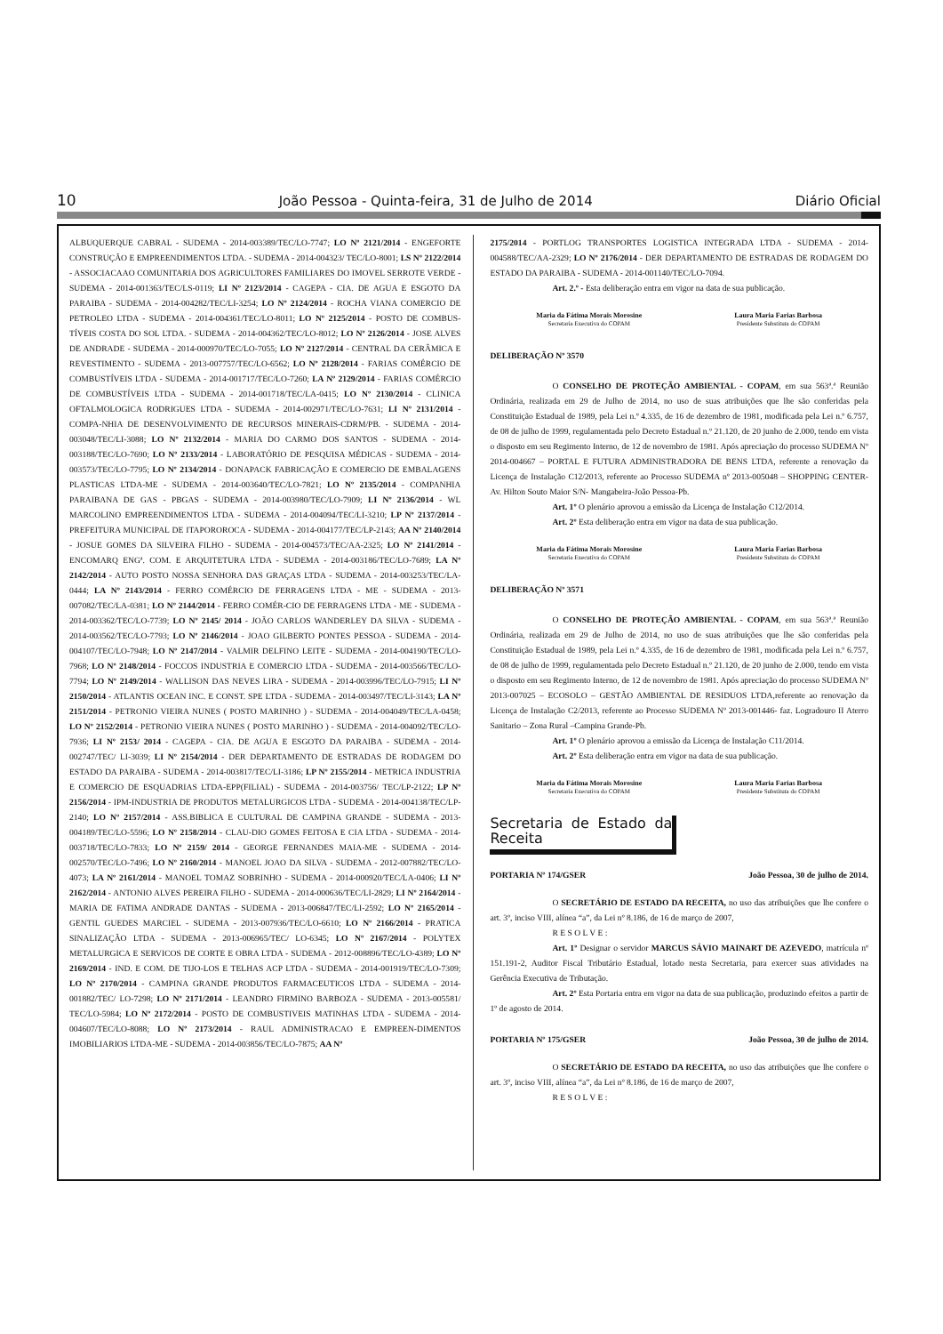10 João Pessoa - Quinta-feira, 31 de Julho de 2014 Diário Oficial
ALBUQUERQUE CABRAL - SUDEMA - 2014-003389/TEC/LO-7747; LO Nº 2121/2014 - ENGEFORTE CONSTRUÇÃO E EMPREENDIMENTOS LTDA. - SUDEMA - 2014-004323/ TEC/LO-8001; LS Nº 2122/2014 - ASSOCIACAAO COMUNITARIA DOS AGRICULTORES FAMILIARES DO IMOVEL SERROTE VERDE - SUDEMA - 2014-001363/TEC/LS-0119; LI Nº 2123/2014 - CAGEPA - CIA. DE AGUA E ESGOTO DA PARAIBA - SUDEMA - 2014-004282/TEC/LI-3254; LO Nº 2124/2014 - ROCHA VIANA COMERCIO DE PETROLEO LTDA - SUDEMA - 2014-004361/TEC/LO-8011; LO Nº 2125/2014 - POSTO DE COMBUS-TÍVEIS COSTA DO SOL LTDA. - SUDEMA - 2014-004362/TEC/LO-8012; LO Nº 2126/2014 - JOSE ALVES DE ANDRADE - SUDEMA - 2014-000970/TEC/LO-7055; LO Nº 2127/2014 - CENTRAL DA CERÂMICA E REVESTIMENTO - SUDEMA - 2013-007757/TEC/LO-6562; LO Nº 2128/2014 - FARIAS COMÉRCIO DE COMBUSTÍVEIS LTDA - SUDEMA - 2014-001717/TEC/LO-7260; LA Nº 2129/2014 - FARIAS COMÉRCIO DE COMBUSTÍVEIS LTDA - SUDEMA - 2014-001718/TEC/LA-0415; LO Nº 2130/2014 - CLINICA OFTALMOLOGICA RODRIGUES LTDA - SUDEMA - 2014-002971/TEC/LO-7631; LI Nº 2131/2014 - COMPA-NHIA DE DESENVOLVIMENTO DE RECURSOS MINERAIS-CDRM/PB. - SUDEMA - 2014-003048/TEC/LI-3088; LO Nº 2132/2014 - MARIA DO CARMO DOS SANTOS - SUDEMA - 2014-003188/TEC/LO-7690; LO Nº 2133/2014 - LABORATÓRIO DE PESQUISA MÉDICAS - SUDEMA - 2014-003573/TEC/LO-7795; LO Nº 2134/2014 - DONAPACK FABRICAÇÃO E COMERCIO DE EMBALAGENS PLASTICAS LTDA-ME - SUDEMA - 2014-003640/TEC/LO-7821; LO Nº 2135/2014 - COMPANHIA PARAIBANA DE GAS - PBGAS - SUDEMA - 2014-003980/TEC/LO-7909; LI Nº 2136/2014 - WL MARCOLINO EMPREENDIMENTOS LTDA - SUDEMA - 2014-004094/TEC/LI-3210; LP Nº 2137/2014 - PREFEITURA MUNICIPAL DE ITAPOROROCA - SUDEMA - 2014-004177/TEC/LP-2143; AA Nº 2140/2014 - JOSUE GOMES DA SILVEIRA FILHO - SUDEMA - 2014-004573/TEC/AA-2325; LO Nº 2141/2014 - ENCOMARQ ENGª. COM. E ARQUITETURA LTDA - SUDEMA - 2014-003186/TEC/LO-7689; LA Nº 2142/2014 - AUTO POSTO NOSSA SENHORA DAS GRAÇAS LTDA - SUDEMA - 2014-003253/TEC/LA-0444; LA Nº 2143/2014 - FERRO COMÉRCIO DE FERRAGENS LTDA - ME - SUDEMA - 2013-007082/TEC/LA-0381; LO Nº 2144/2014 - FERRO COMÉR-CIO DE FERRAGENS LTDA - ME - SUDEMA - 2014-003362/TEC/LO-7739; LO Nº 2145/ 2014 - JOÃO CARLOS WANDERLEY DA SILVA - SUDEMA - 2014-003562/TEC/LO-7793; LO Nº 2146/2014 - JOAO GILBERTO PONTES PESSOA - SUDEMA - 2014-004107/TEC/LO-7948; LO Nº 2147/2014 - VALMIR DELFINO LEITE - SUDEMA - 2014-004190/TEC/LO-7968; LO Nº 2148/2014 - FOCCOS INDUSTRIA E COMERCIO LTDA - SUDEMA - 2014-003566/TEC/LO-7794; LO Nº 2149/2014 - WALLISON DAS NEVES LIRA - SUDEMA - 2014-003996/TEC/LO-7915; LI Nº 2150/2014 - ATLANTIS OCEAN INC. E CONST. SPE LTDA - SUDEMA - 2014-003497/TEC/LI-3143; LA Nº 2151/2014 - PETRONIO VIEIRA NUNES ( POSTO MARINHO ) - SUDEMA - 2014-004049/TEC/LA-0458; LO Nº 2152/2014 - PETRONIO VIEIRA NUNES ( POSTO MARINHO ) - SUDEMA - 2014-004092/TEC/LO-7936; LI Nº 2153/ 2014 - CAGEPA - CIA. DE AGUA E ESGOTO DA PARAIBA - SUDEMA - 2014-002747/TEC/ LI-3039; LI Nº 2154/2014 - DER DEPARTAMENTO DE ESTRADAS DE RODAGEM DO ESTADO DA PARAIBA - SUDEMA - 2014-003817/TEC/LI-3186; LP Nº 2155/2014 - METRICA INDUSTRIA E COMERCIO DE ESQUADRIAS LTDA-EPP(FILIAL) - SUDEMA - 2014-003756/ TEC/LP-2122; LP Nº 2156/2014 - IPM-INDUSTRIA DE PRODUTOS METALURGICOS LTDA - SUDEMA - 2014-004138/TEC/LP-2140; LO Nº 2157/2014 - ASS.BIBLICA E CULTURAL DE CAMPINA GRANDE - SUDEMA - 2013-004189/TEC/LO-5596; LO Nº 2158/2014 - CLAU-DIO GOMES FEITOSA E CIA LTDA - SUDEMA - 2014-003718/TEC/LO-7833; LO Nº 2159/ 2014 - GEORGE FERNANDES MAIA-ME - SUDEMA - 2014-002570/TEC/LO-7496; LO Nº 2160/2014 - MANOEL JOAO DA SILVA - SUDEMA - 2012-007882/TEC/LO-4073; LA Nº 2161/2014 - MANOEL TOMAZ SOBRINHO - SUDEMA - 2014-000920/TEC/LA-0406; LI Nº 2162/2014 - ANTONIO ALVES PEREIRA FILHO - SUDEMA - 2014-000636/TEC/LI-2829; LI Nº 2164/2014 - MARIA DE FATIMA ANDRADE DANTAS - SUDEMA - 2013-006847/TEC/LI-2592; LO Nº 2165/2014 - GENTIL GUEDES MARCIEL - SUDEMA - 2013-007936/TEC/LO-6610; LO Nº 2166/2014 - PRATICA SINALIZAÇÃO LTDA - SUDEMA - 2013-006965/TEC/ LO-6345; LO Nº 2167/2014 - POLYTEX METALURGICA E SERVICOS DE CORTE E OBRA LTDA - SUDEMA - 2012-008896/TEC/LO-4389; LO Nº 2169/2014 - IND. E COM. DE TIJO-LOS E TELHAS ACP LTDA - SUDEMA - 2014-001919/TEC/LO-7309; LO Nº 2170/2014 - CAMPINA GRANDE PRODUTOS FARMACEUTICOS LTDA - SUDEMA - 2014-001882/TEC/ LO-7298; LO Nº 2171/2014 - LEANDRO FIRMINO BARBOZA - SUDEMA - 2013-005581/ TEC/LO-5984; LO Nº 2172/2014 - POSTO DE COMBUSTIVEIS MATINHAS LTDA - SUDEMA - 2014-004607/TEC/LO-8088; LO Nº 2173/2014 - RAUL ADMINISTRACAO E EMPREEN-DIMENTOS IMOBILIARIOS LTDA-ME - SUDEMA - 2014-003856/TEC/LO-7875; AA Nº
2175/2014 - PORTLOG TRANSPORTES LOGISTICA INTEGRADA LTDA - SUDEMA - 2014-004588/TEC/AA-2329; LO Nº 2176/2014 - DER DEPARTAMENTO DE ESTRADAS DE RODAGEM DO ESTADO DA PARAIBA - SUDEMA - 2014-001140/TEC/LO-7094.
Art. 2.º - Esta deliberação entra em vigor na data de sua publicação.
Maria da Fátima Morais Morosine
Secretaria Executiva do COPAM
Laura Maria Farias Barbosa
Presidente Substituta do COPAM
DELIBERAÇÃO Nº 3570
O CONSELHO DE PROTEÇÃO AMBIENTAL - COPAM, em sua 563ª.ª Reunião Ordinária, realizada em 29 de Julho de 2014, no uso de suas atribuições que lhe são conferidas pela Constituição Estadual de 1989, pela Lei n.º 4.335, de 16 de dezembro de 1981, modificada pela Lei n.º 6.757, de 08 de julho de 1999, regulamentada pelo Decreto Estadual n.º 21.120, de 20 junho de 2.000, tendo em vista o disposto em seu Regimento Interno, de 12 de novembro de 1981. Após apreciação do processo SUDEMA Nº 2014-004667 – PORTAL E FUTURA ADMINISTRADORA DE BENS LTDA, referente a renovação da Licença de Instalação C12/2013, referente ao Processo SUDEMA nº 2013-005048 – SHOPPING CENTER- Av. Hilton Souto Maior S/N- Mangabeira-João Pessoa-Pb.
Art. 1º O plenário aprovou a emissão da Licença de Instalação C12/2014.
Art. 2º Esta deliberação entra em vigor na data de sua publicação.
Maria da Fátima Morais Morosine
Secretaria Executiva do COPAM
Laura Maria Farias Barbosa
Presidente Substituta do COPAM
DELIBERAÇÃO Nº 3571
O CONSELHO DE PROTEÇÃO AMBIENTAL - COPAM, em sua 563ª.ª Reunião Ordinária, realizada em 29 de Julho de 2014, no uso de suas atribuições que lhe são conferidas pela Constituição Estadual de 1989, pela Lei n.º 4.335, de 16 de dezembro de 1981, modificada pela Lei n.º 6.757, de 08 de julho de 1999, regulamentada pelo Decreto Estadual n.º 21.120, de 20 junho de 2.000, tendo em vista o disposto em seu Regimento Interno, de 12 de novembro de 1981. Após apreciação do processo SUDEMA Nº 2013-007025 – ECOSOLO – GESTÃO AMBIENTAL DE RESIDUOS LTDA,referente ao renovação da Licença de Instalação C2/2013, referente ao Processo SUDEMA Nº 2013-001446- faz. Logradouro II Aterro Sanitario – Zona Rural –Campina Grande-Pb.
Art. 1º O plenário aprovou a emissão da Licença de Instalação C11/2014.
Art. 2º Esta deliberação entra em vigor na data de sua publicação.
Maria da Fátima Morais Morosine
Secretaria Executiva do COPAM
Laura Maria Farias Barbosa
Presidente Substituta do COPAM
Secretaria de Estado da Receita
PORTARIA Nº 174/GSER João Pessoa, 30 de julho de 2014.
O SECRETÁRIO DE ESTADO DA RECEITA, no uso das atribuições que lhe confere o art. 3º, inciso VIII, alínea “a”, da Lei nº 8.186, de 16 de março de 2007,
R E S O L V E :
Art. 1º Designar o servidor MARCUS SÁVIO MAINART DE AZEVEDO, matrícula nº 151.191-2, Auditor Fiscal Tributário Estadual, lotado nesta Secretaria, para exercer suas atividades na Gerência Executiva de Tributação.
Art. 2º Esta Portaria entra em vigor na data de sua publicação, produzindo efeitos a partir de 1º de agosto de 2014.
PORTARIA Nº 175/GSER João Pessoa, 30 de julho de 2014.
O SECRETÁRIO DE ESTADO DA RECEITA, no uso das atribuições que lhe confere o art. 3º, inciso VIII, alínea “a”, da Lei nº 8.186, de 16 de março de 2007,
R E S O L V E :